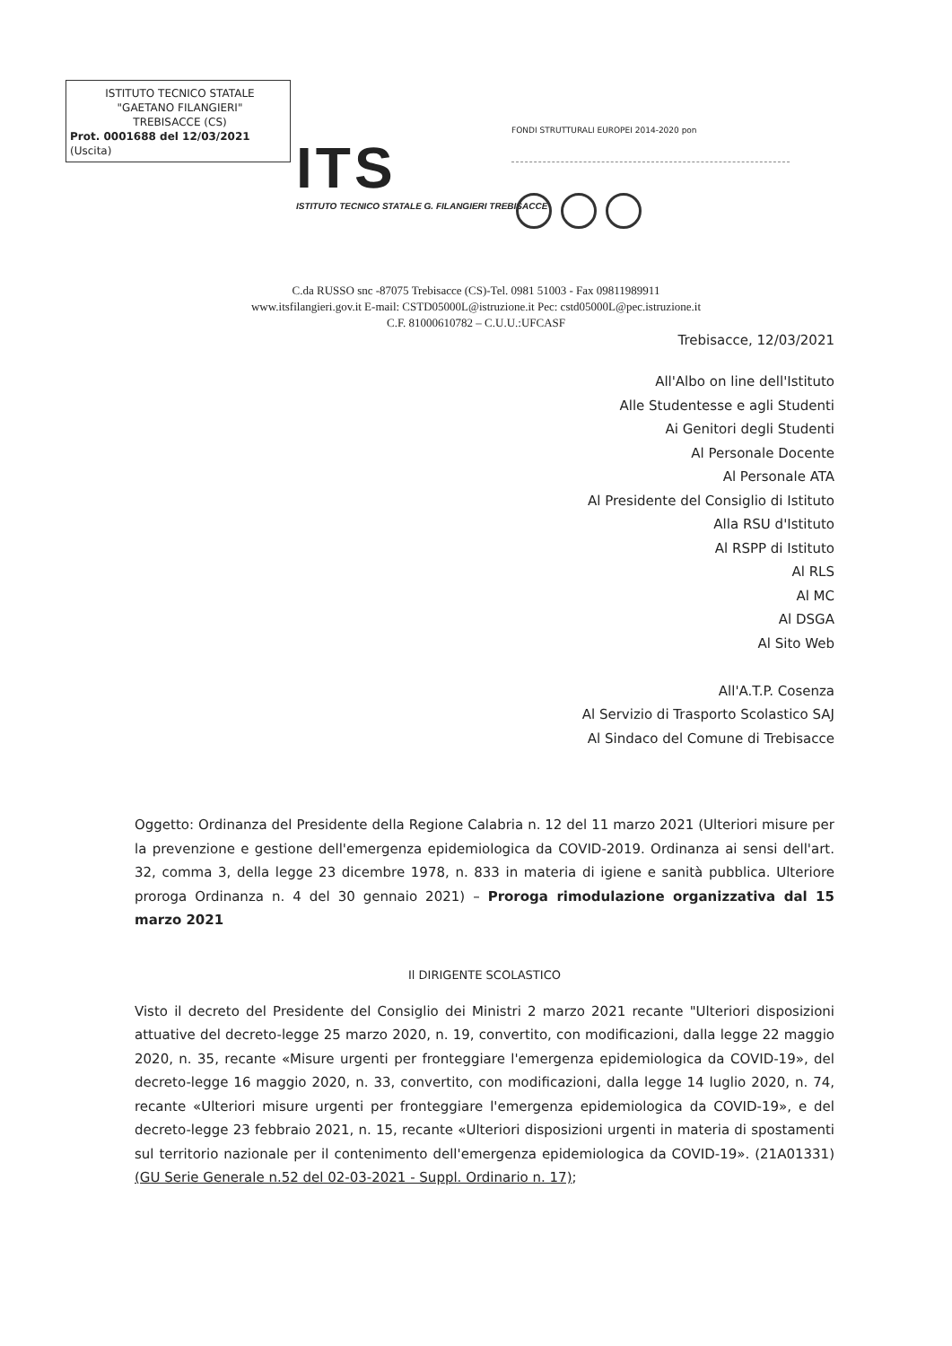ISTITUTO TECNICO STATALE
"GAETANO FILANGIERI"
TREBISACCE (CS)
Prot. 0001688 del 12/03/2021
(Uscita)
ITS
ISTITUTO TECNICO STATALE G. FILANGIERI TREBISACCE
FONDI STRUTTURALI EUROPEI 2014-2020 pon
C.da RUSSO snc -87075 Trebisacce (CS)-Tel. 0981 51003 - Fax 09811989911
www.itsfilangieri.gov.it E-mail: CSTD05000L@istruzione.it Pec: cstd05000L@pec.istruzione.it
C.F. 81000610782 – C.U.U.:UFCASF
Trebisacce, 12/03/2021
All'Albo on line dell'Istituto
Alle Studentesse e agli Studenti
Ai Genitori degli Studenti
Al Personale Docente
Al Personale ATA
Al Presidente del Consiglio di Istituto
Alla RSU d'Istituto
Al RSPP di Istituto
Al RLS
Al MC
Al DSGA
Al Sito Web
All'A.T.P. Cosenza
Al Servizio di Trasporto Scolastico SAJ
Al Sindaco del Comune di Trebisacce
Oggetto: Ordinanza del Presidente della Regione Calabria n. 12 del 11 marzo 2021 (Ulteriori misure per la prevenzione e gestione dell'emergenza epidemiologica da COVID-2019. Ordinanza ai sensi dell'art. 32, comma 3, della legge 23 dicembre 1978, n. 833 in materia di igiene e sanità pubblica. Ulteriore proroga Ordinanza n. 4 del 30 gennaio 2021) – Proroga rimodulazione organizzativa dal 15 marzo 2021
Il DIRIGENTE SCOLASTICO
Visto il decreto del Presidente del Consiglio dei Ministri 2 marzo 2021 recante "Ulteriori disposizioni attuative del decreto-legge 25 marzo 2020, n. 19, convertito, con modificazioni, dalla legge 22 maggio 2020, n. 35, recante «Misure urgenti per fronteggiare l'emergenza epidemiologica da COVID-19», del decreto-legge 16 maggio 2020, n. 33, convertito, con modificazioni, dalla legge 14 luglio 2020, n. 74, recante «Ulteriori misure urgenti per fronteggiare l'emergenza epidemiologica da COVID-19», e del decreto-legge 23 febbraio 2021, n. 15, recante «Ulteriori disposizioni urgenti in materia di spostamenti sul territorio nazionale per il contenimento dell'emergenza epidemiologica da COVID-19». (21A01331) (GU Serie Generale n.52 del 02-03-2021 - Suppl. Ordinario n. 17);